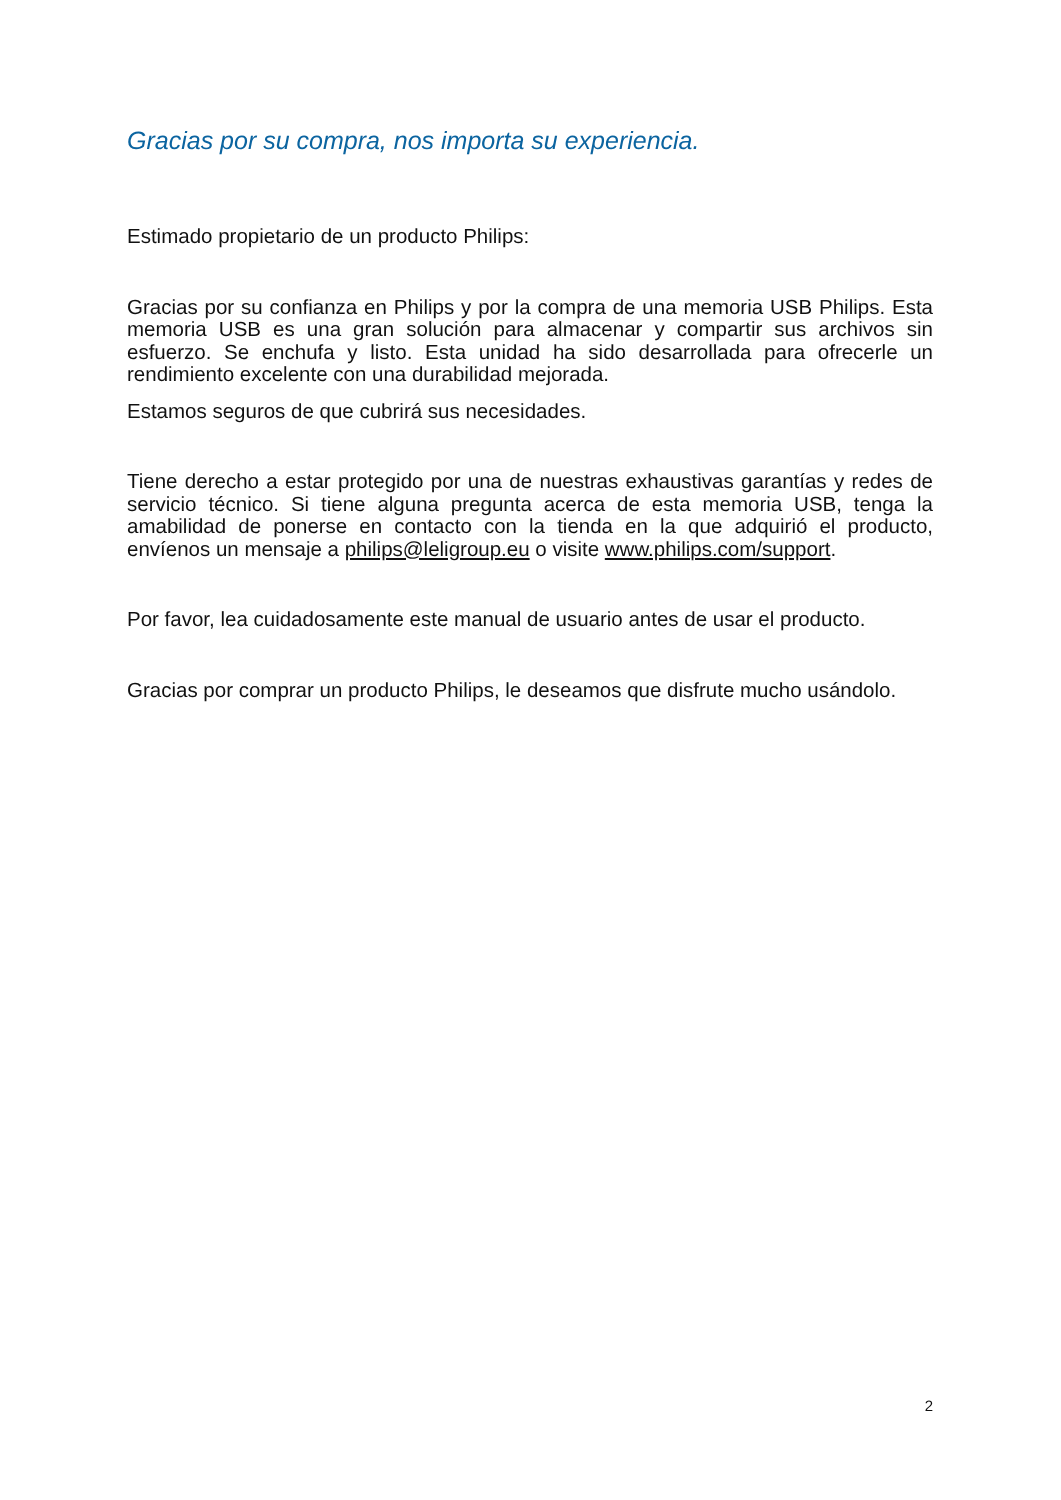Gracias por su compra, nos importa su experiencia.
Estimado propietario de un producto Philips:
Gracias por su confianza en Philips y por la compra de una memoria USB Philips. Esta memoria USB es una gran solución para almacenar y compartir sus archivos sin esfuerzo. Se enchufa y listo. Esta unidad ha sido desarrollada para ofrecerle un rendimiento excelente con una durabilidad mejorada.
Estamos seguros de que cubrirá sus necesidades.
Tiene derecho a estar protegido por una de nuestras exhaustivas garantías y redes de servicio técnico. Si tiene alguna pregunta acerca de esta memoria USB, tenga la amabilidad de ponerse en contacto con la tienda en la que adquirió el producto, envíenos un mensaje a philips@leligroup.eu o visite www.philips.com/support.
Por favor, lea cuidadosamente este manual de usuario antes de usar el producto.
Gracias por comprar un producto Philips, le deseamos que disfrute mucho usándolo.
2